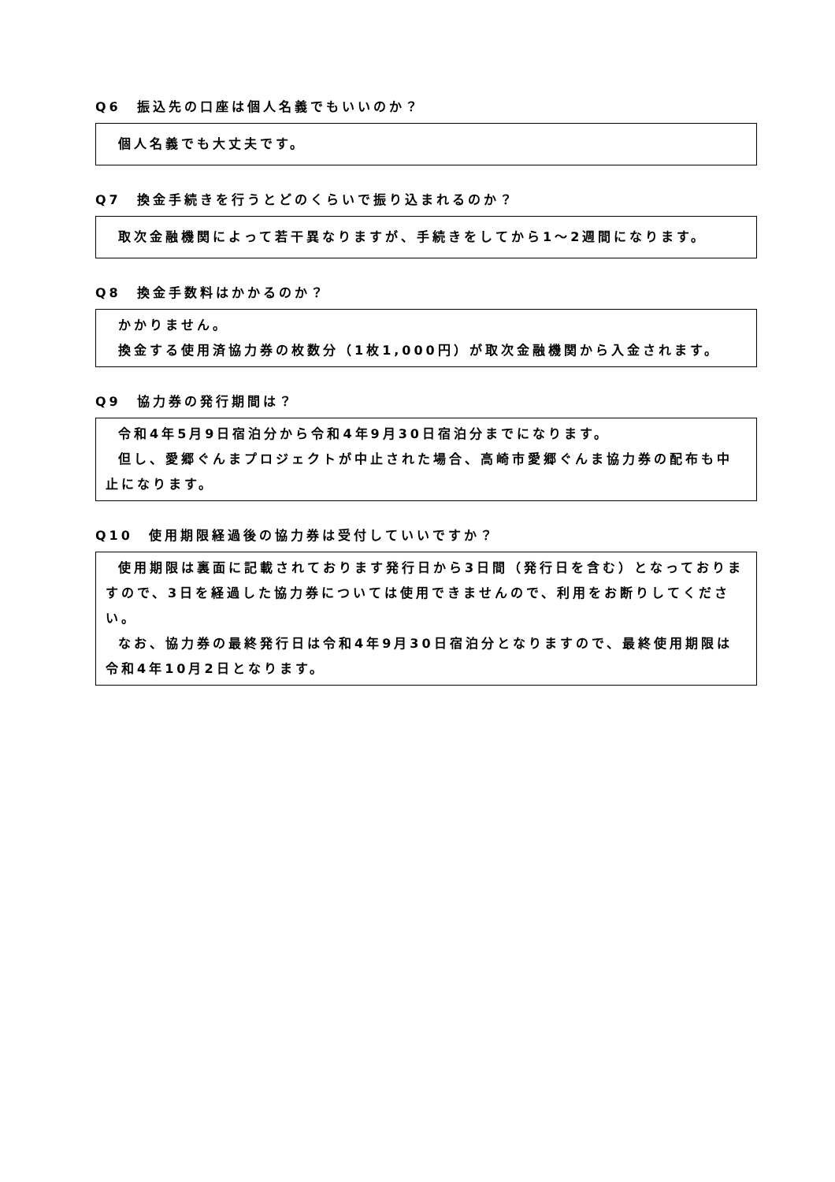Q6　振込先の口座は個人名義でもいいのか？
個人名義でも大丈夫です。
Q7　換金手続きを行うとどのくらいで振り込まれるのか？
取次金融機関によって若干異なりますが、手続きをしてから1～2週間になります。
Q8　換金手数料はかかるのか？
かかりません。
換金する使用済協力券の枚数分（1枚1,000円）が取次金融機関から入金されます。
Q9　協力券の発行期間は？
令和4年5月9日宿泊分から令和4年9月30日宿泊分までになります。
但し、愛郷ぐんまプロジェクトが中止された場合、高崎市愛郷ぐんま協力券の配布も中止になります。
Q10　使用期限経過後の協力券は受付していいですか？
使用期限は裏面に記載されております発行日から3日間（発行日を含む）となっておりますので、3日を経過した協力券については使用できませんので、利用をお断りしてください。
なお、協力券の最終発行日は令和4年9月30日宿泊分となりますので、最終使用期限は令和4年10月2日となります。